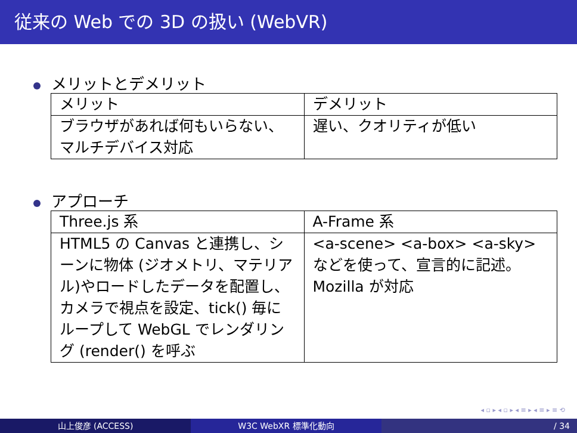従来の Web での 3D の扱い (WebVR)
メリットとデメリット
| メリット | デメリット |
| ブラウザがあれば何もいらない、マルチデバイス対応 | 遅い、クオリティが低い |
アプローチ
| Three.js 系 | A-Frame 系 |
| HTML5 の Canvas と連携し、シーンに物体 (ジオメトリ、マテリアル)やロードしたデータを配置し、カメラで視点を設定、tick() 毎にループして WebGL でレンダリング (render() を呼ぶ | <a-scene> <a-box> <a-sky> などを使って、宣言的に記述。Mozilla が対応 |
◂ ▫ ▸ ◂ ▫ ▸ ◂ ≡ ▸ ◂ ≡ ▸ ≡ ⟲
山上俊彦 (ACCESS) W3C WebXR 標準化動向 / 34